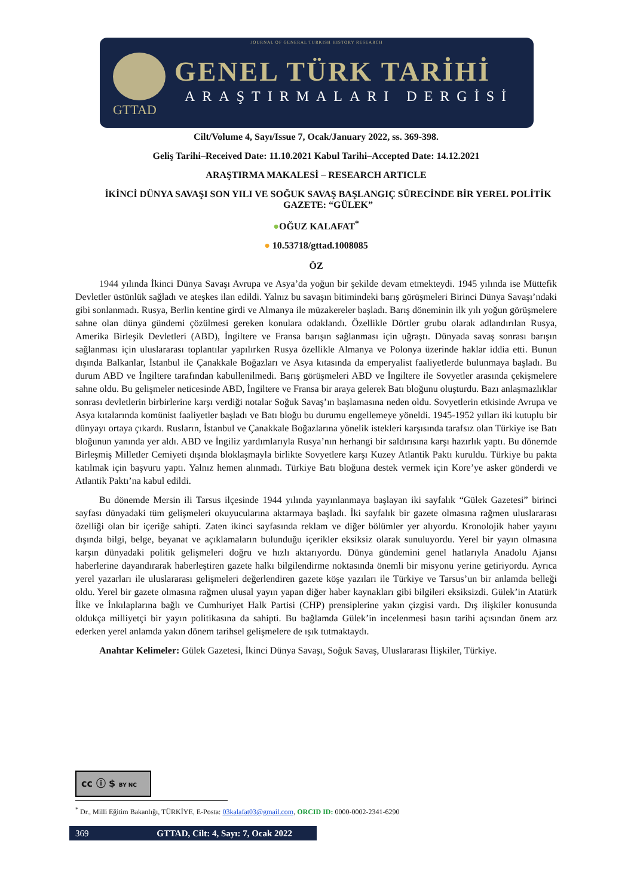JOURNAL OF GENERAL TURKISH HISTORY RESEARCH
GTTAD
GENEL TÜRK TARİHİ
ARAŞTIRMALARI DERGİSİ
Cilt/Volume 4, Sayı/Issue 7, Ocak/January 2022, ss. 369-398.
Geliş Tarihi–Received Date: 11.10.2021 Kabul Tarihi–Accepted Date: 14.12.2021
ARAŞTIRMA MAKALESİ – RESEARCH ARTICLE
İKİNCİ DÜNYA SAVAŞI SON YILI VE SOĞUK SAVAŞ BAŞLANGIÇ SÜRECİNDE BİR YEREL POLİTİK GAZETE: “GÜLEK”
●OĞUZ KALAFAT<sup>*</sup>
● 10.53718/gttad.1008085
ÖZ
1944 yılında İkinci Dünya Savaşı Avrupa ve Asya’da yoğun bir şekilde devam etmekteydi. 1945 yılında ise Müttefik Devletler üstünlük sağladı ve ateşkes ilan edildi. Yalnız bu savaşın bitimindeki barış görüşmeleri Birinci Dünya Savaşı’ndaki gibi sonlanmadı. Rusya, Berlin kentine girdi ve Almanya ile müzakereler başladı. Barış döneminin ilk yılı yoğun görüşmelere sahne olan dünya gündemi çözülmesi gereken konulara odaklandı. Özellikle Dörtler grubu olarak adlandırılan Rusya, Amerika Birleşik Devletleri (ABD), İngiltere ve Fransa barışın sağlanması için uğraştı. Dünyada savaş sonrası barışın sağlanması için uluslararası toplantılar yapılırken Rusya özellikle Almanya ve Polonya üzerinde haklar iddia etti. Bunun dışında Balkanlar, İstanbul ile Çanakkale Boğazları ve Asya kıtasında da emperyalist faaliyetlerde bulunmaya başladı. Bu durum ABD ve İngiltere tarafından kabullenilmedi. Barış görüşmeleri ABD ve İngiltere ile Sovyetler arasında çekişmelere sahne oldu. Bu gelişmeler neticesinde ABD, İngiltere ve Fransa bir araya gelerek Batı bloğunu oluşturdu. Bazı anlaşmazlıklar sonrası devletlerin birbirlerine karşı verdiği notalar Soğuk Savaş’ın başlamasına neden oldu. Sovyetlerin etkisinde Avrupa ve Asya kıtalarında komünist faaliyetler başladı ve Batı bloğu bu durumu engellemeye yöneldi. 1945-1952 yılları iki kutuplu bir dünyayı ortaya çıkardı. Rusların, İstanbul ve Çanakkale Boğazlarına yönelik istekleri karşısında tarafsız olan Türkiye ise Batı bloğunun yanında yer aldı. ABD ve İngiliz yardımlarıyla Rusya’nın herhangi bir saldırısına karşı hazırlık yaptı. Bu dönemde Birleşmiş Milletler Cemiyeti dışında bloklaşmayla birlikte Sovyetlere karşı Kuzey Atlantik Paktı kuruldu. Türkiye bu pakta katılmak için başvuru yaptı. Yalnız hemen alınmadı. Türkiye Batı bloğuna destek vermek için Kore’ye asker gönderdi ve Atlantik Paktı’na kabul edildi.
Bu dönemde Mersin ili Tarsus ilçesinde 1944 yılında yayınlanmaya başlayan iki sayfalık “Gülek Gazetesi” birinci sayfası dünyadaki tüm gelişmeleri okuyucularına aktarmaya başladı. İki sayfalık bir gazete olmasına rağmen uluslararası özelliği olan bir içeriğe sahipti. Zaten ikinci sayfasında reklam ve diğer bölümler yer alıyordu. Kronolojik haber yayını dışında bilgi, belge, beyanat ve açıklamaların bulunduğu içerikler eksiksiz olarak sunuluyordu. Yerel bir yayın olmasına karşın dünyadaki politik gelişmeleri doğru ve hızlı aktarıyordu. Dünya gündemini genel hatlarıyla Anadolu Ajansı haberlerine dayandırarak haberleştiren gazete halkı bilgilendirme noktasında önemli bir misyonu yerine getiriyordu. Ayrıca yerel yazarları ile uluslararası gelişmeleri değerlendiren gazete köşe yazıları ile Türkiye ve Tarsus’un bir anlamda belleği oldu. Yerel bir gazete olmasına rağmen ulusal yayın yapan diğer haber kaynakları gibi bilgileri eksiksizdi. Gülek’in Atatürk İlke ve İnkılaplarına bağlı ve Cumhuriyet Halk Partisi (CHP) prensiplerine yakın çizgisi vardı. Dış ilişkiler konusunda oldukça milliyetçi bir yayın politikasına da sahipti. Bu bağlamda Gülek’in incelenmesi basın tarihi açısından önem arz ederken yerel anlamda yakın dönem tarihsel gelişmelere de ışık tutmaktaydı.
Anahtar Kelimeler: Gülek Gazetesi, İkinci Dünya Savaşı, Soğuk Savaş, Uluslararası İlişkiler, Türkiye.
cc ⓘ $ BY NC
<sup>*</sup> Dr., Milli Eğitim Bakanlığı, TÜRKİYE, E-Posta: 03kalafat03@gmail.com, ORCID ID: 0000-0002-2341-6290
369 GTTAD, Cilt: 4, Sayı: 7, Ocak 2022